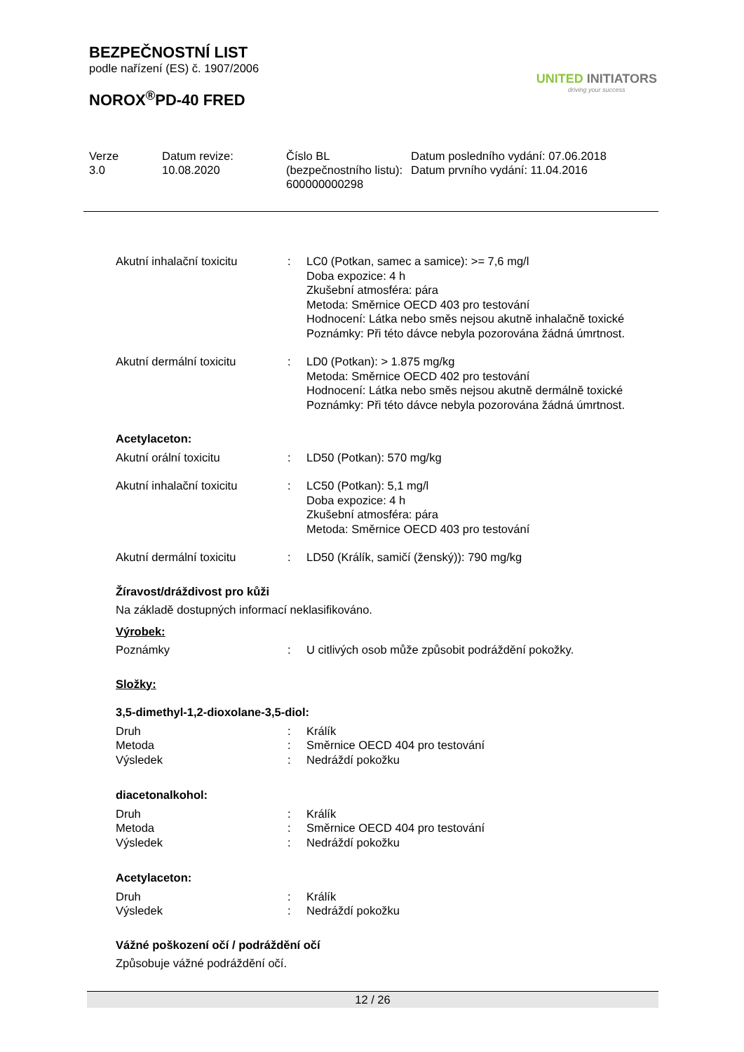BEZPEČNOSTNÍ LIST
podle nařízení (ES) č. 1907/2006
NOROX<sup>®</sup>PD-40 FRED
UNITED INITIATORS
driving your success
| Verze 3.0 | Datum revize: 10.08.2020 | Číslo BL (bezpečnostního listu): 600000000298 | Datum posledního vydání: 07.06.2018 Datum prvního vydání: 11.04.2016 |
| Akutní inhalační toxicitu | : | LC0 (Potkan, samec a samice): >= 7,6 mg/l Doba expozice: 4 h Zkušební atmosféra: pára Metoda: Směrnice OECD 403 pro testování Hodnocení: Látka nebo směs nejsou akutně inhalačně toxické Poznámky: Při této dávce nebyla pozorována žádná úmrtnost. |
| Akutní dermální toxicitu | : | LD0 (Potkan): > 1.875 mg/kg Metoda: Směrnice OECD 402 pro testování Hodnocení: Látka nebo směs nejsou akutně dermálně toxické Poznámky: Při této dávce nebyla pozorována žádná úmrtnost. |
Acetylaceton:
| Akutní orální toxicitu | : | LD50 (Potkan): 570 mg/kg |
| Akutní inhalační toxicitu | : | LC50 (Potkan): 5,1 mg/l Doba expozice: 4 h Zkušební atmosféra: pára Metoda: Směrnice OECD 403 pro testování |
| Akutní dermální toxicitu | : | LD50 (Králík, samičí (ženský)): 790 mg/kg |
Žíravost/dráždivost pro kůži
Na základě dostupných informací neklasifikováno.
Výrobek:
| Poznámky | : | U citlivých osob může způsobit podráždění pokožky. |
Složky:
3,5-dimethyl-1,2-dioxolane-3,5-diol:
| Druh | : | Králík |
| Metoda | : | Směrnice OECD 404 pro testování |
| Výsledek | : | Nedráždí pokožku |
diacetonalkohol:
| Druh | : | Králík |
| Metoda | : | Směrnice OECD 404 pro testování |
| Výsledek | : | Nedráždí pokožku |
Acetylaceton:
| Druh | : | Králík |
| Výsledek | : | Nedráždí pokožku |
Vážné poškození očí / podráždění očí
Způsobuje vážné podráždění očí.
12 / 26